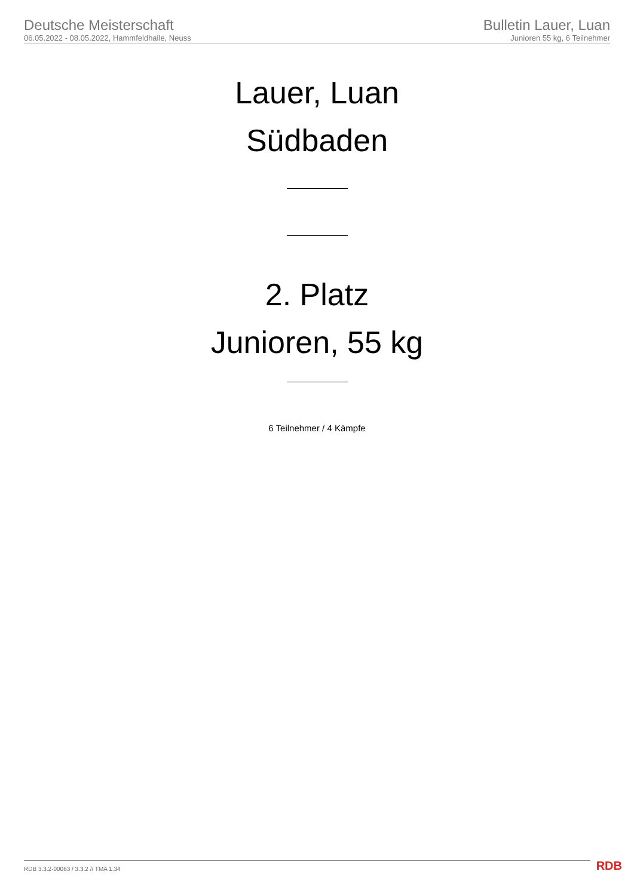Deutsche Meisterschaft
06.05.2022 - 08.05.2022, Hammfeldhalle, Neuss
Bulletin Lauer, Luan
Junioren 55 kg, 6 Teilnehmer
Lauer, Luan
Südbaden
2. Platz
Junioren, 55 kg
6 Teilnehmer / 4 Kämpfe
RDB 3.3.2-00063 / 3.3.2 // TMA 1.34
RDB